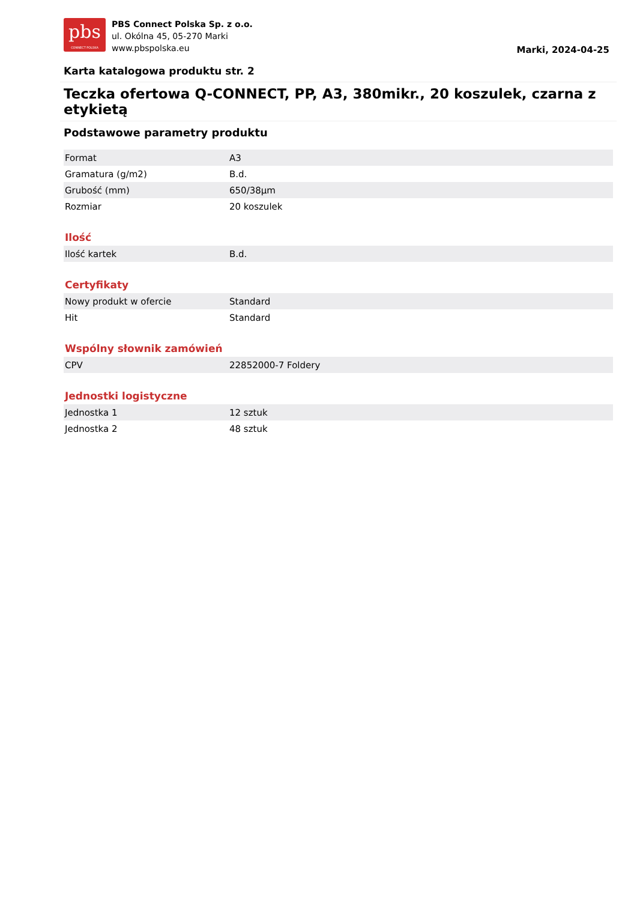pbs
CONNECT POLSKA
PBS Connect Polska Sp. z o.o.
ul. Okólna 45, 05-270 Marki
www.pbspolska.eu
Marki, 2024-04-25
Karta katalogowa produktu str. 2
Teczka ofertowa Q-CONNECT, PP, A3, 380mikr., 20 koszulek, czarna z etykietą
Podstawowe parametry produktu
| Format | A3 |
| Gramatura (g/m2) | B.d. |
| Grubość (mm) | 650/38µm |
| Rozmiar | 20 koszulek |
Ilość
| Ilość kartek | B.d. |
Certyfikaty
| Nowy produkt w ofercie | Standard |
| Hit | Standard |
Wspólny słownik zamówień
| CPV | 22852000-7 Foldery |
Jednostki logistyczne
| Jednostka 1 | 12 sztuk |
| Jednostka 2 | 48 sztuk |